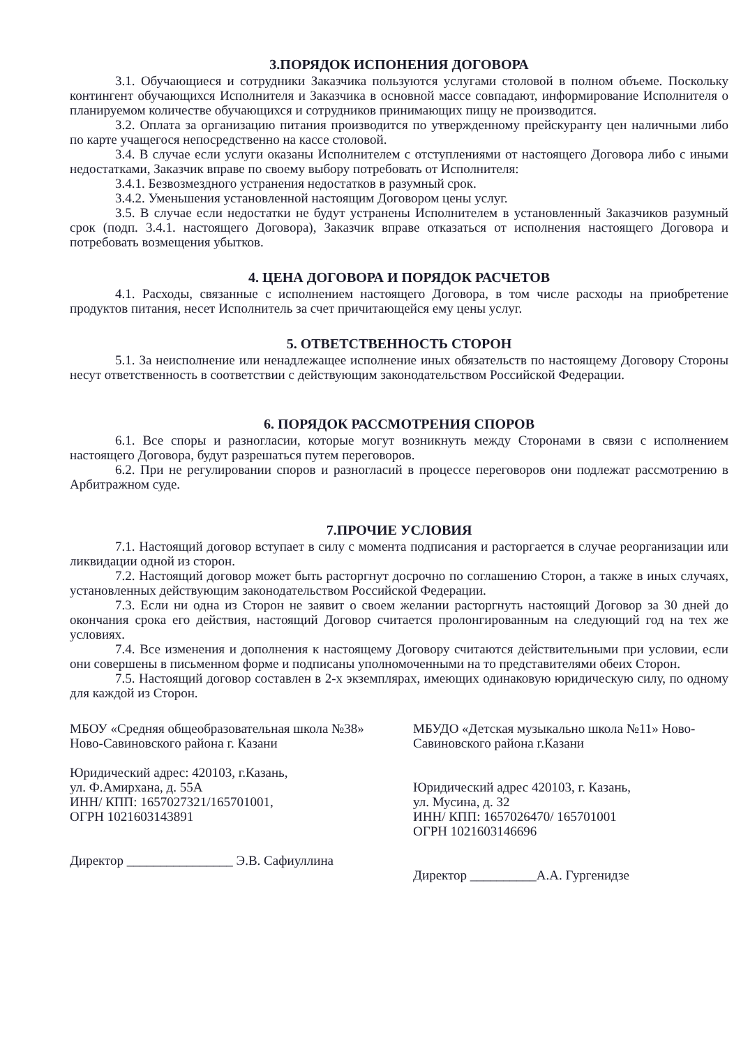3.ПОРЯДОК ИСПОНЕНИЯ ДОГОВОРА
3.1. Обучающиеся и сотрудники Заказчика пользуются услугами столовой в полном объеме. Поскольку контингент обучающихся Исполнителя и Заказчика в основной массе совпадают, информирование Исполнителя о планируемом количестве обучающихся и сотрудников принимающих пищу не производится.
3.2. Оплата за организацию питания производится по утвержденному прейскуранту цен наличными либо по карте учащегося непосредственно на кассе столовой.
3.4. В случае если услуги оказаны Исполнителем с отступлениями от настоящего Договора либо с иными недостатками, Заказчик вправе по своему выбору потребовать от Исполнителя:
3.4.1. Безвозмездного устранения недостатков в разумный срок.
3.4.2. Уменьшения установленной настоящим Договором цены услуг.
3.5. В случае если недостатки не будут устранены Исполнителем в установленный Заказчиков разумный срок (подп. 3.4.1. настоящего Договора), Заказчик вправе отказаться от исполнения настоящего Договора и потребовать возмещения убытков.
4. ЦЕНА ДОГОВОРА И ПОРЯДОК РАСЧЕТОВ
4.1. Расходы, связанные с исполнением настоящего Договора, в том числе расходы на приобретение продуктов питания, несет Исполнитель за счет причитающейся ему цены услуг.
5. ОТВЕТСТВЕННОСТЬ СТОРОН
5.1. За неисполнение или ненадлежащее исполнение иных обязательств по настоящему Договору Стороны несут ответственность в соответствии с действующим законодательством Российской Федерации.
6. ПОРЯДОК РАССМОТРЕНИЯ СПОРОВ
6.1. Все споры и разногласии, которые могут возникнуть между Сторонами в связи с исполнением настоящего Договора, будут разрешаться путем переговоров.
6.2. При не регулировании споров и разногласий в процессе переговоров они подлежат рассмотрению в Арбитражном суде.
7.ПРОЧИЕ УСЛОВИЯ
7.1. Настоящий договор вступает в силу с момента подписания и расторгается в случае реорганизации или ликвидации одной из сторон.
7.2. Настоящий договор может быть расторгнут досрочно по соглашению Сторон, а также в иных случаях, установленных действующим законодательством Российской Федерации.
7.3. Если ни одна из Сторон не заявит о своем желании расторгнуть настоящий Договор за 30 дней до окончания срока его действия, настоящий Договор считается пролонгированным на следующий год на тех же условиях.
7.4. Все изменения и дополнения к настоящему Договору считаются действительными при условии, если они совершены в письменном форме и подписаны уполномоченными на то представителями обеих Сторон.
7.5. Настоящий договор составлен в 2-х экземплярах, имеющих одинаковую юридическую силу, по одному для каждой из Сторон.
МБОУ «Средняя общеобразовательная школа №38» Ново-Савиновского района г. Казани
Юридический адрес: 420103, г.Казань,
ул. Ф.Амирхана, д. 55А
ИНН/ КПП: 1657027321/165701001,
ОГРН 1021603143891
Директор ________________ Э.В. Сафиуллина
МБУДО «Детская музыкально школа №11» Ново-Савиновского района г.Казани
Юридический адрес 420103, г. Казань,
ул. Мусина, д. 32
ИНН/ КПП: 1657026470/ 165701001
ОГРН 1021603146696
Директор __________А.А. Гургенидзе